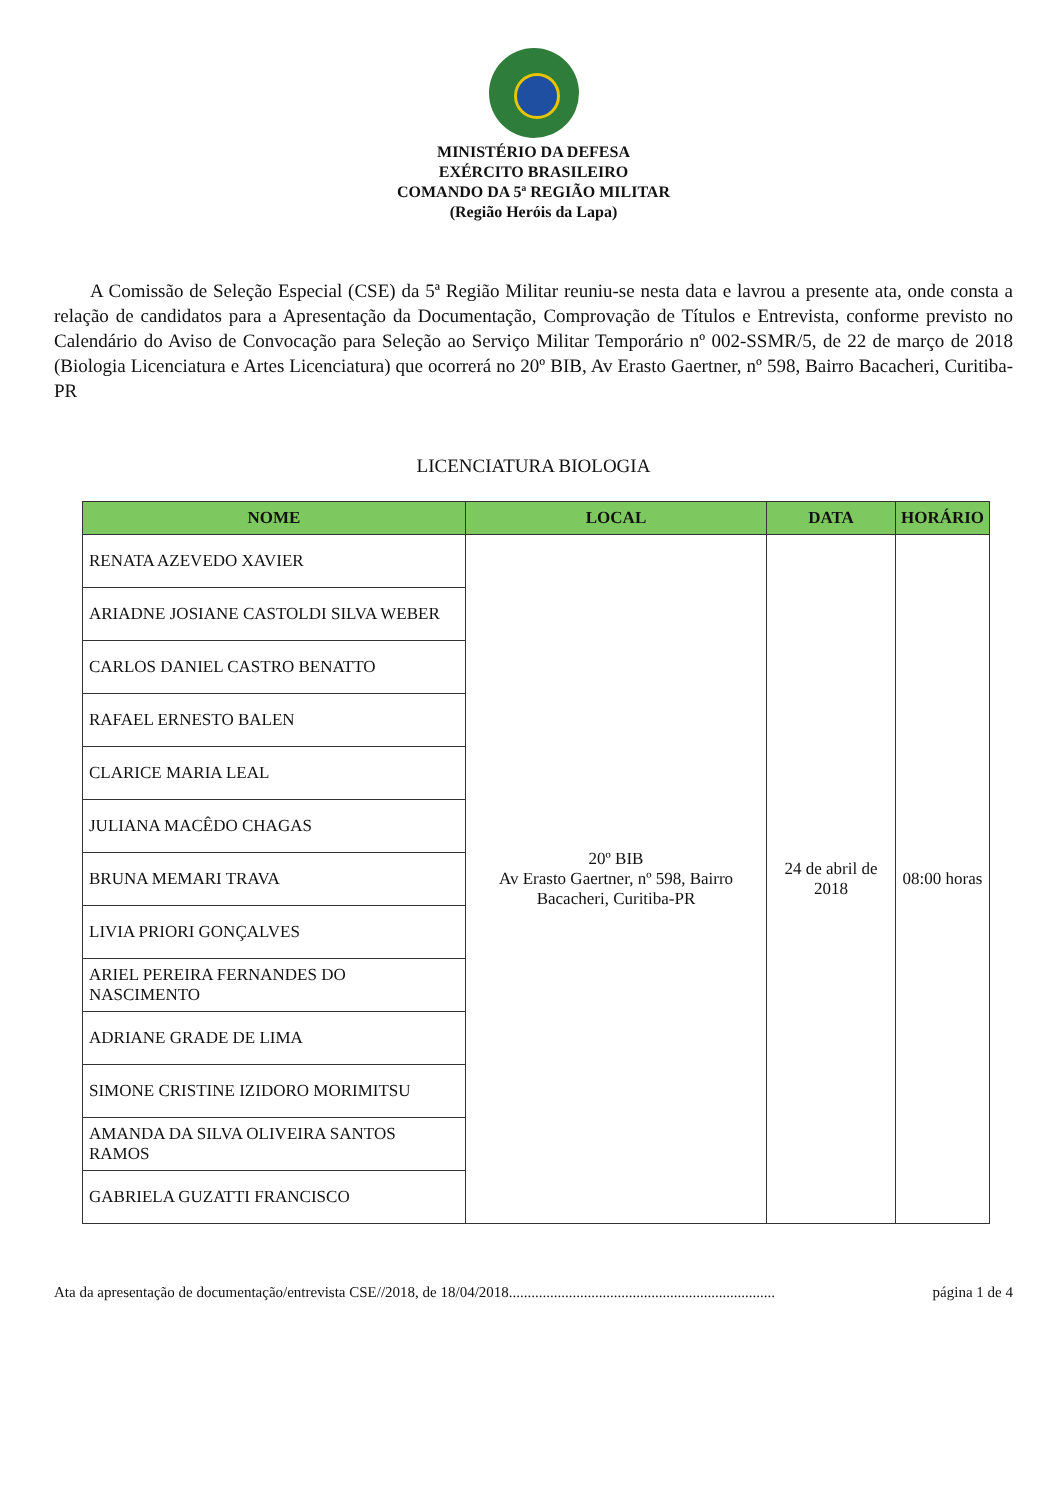MINISTÉRIO DA DEFESA
EXÉRCITO BRASILEIRO
COMANDO DA 5ª REGIÃO MILITAR
(Região Heróis da Lapa)
A Comissão de Seleção Especial (CSE) da 5ª Região Militar reuniu-se nesta data e lavrou a presente ata, onde consta a relação de candidatos para a Apresentação da Documentação, Comprovação de Títulos e Entrevista, conforme previsto no Calendário do Aviso de Convocação para Seleção ao Serviço Militar Temporário nº 002-SSMR/5, de 22 de março de 2018 (Biologia Licenciatura e Artes Licenciatura) que ocorrerá no 20º BIB, Av Erasto Gaertner, nº 598, Bairro Bacacheri, Curitiba-PR
LICENCIATURA BIOLOGIA
| NOME | LOCAL | DATA | HORÁRIO |
| --- | --- | --- | --- |
| RENATA AZEVEDO XAVIER | 20º BIB Av Erasto Gaertner, nº 598, Bairro Bacacheri, Curitiba-PR | 24 de abril de 2018 | 08:00 horas |
| ARIADNE JOSIANE CASTOLDI SILVA WEBER | | | |
| CARLOS DANIEL CASTRO BENATTO | | | |
| RAFAEL ERNESTO BALEN | | | |
| CLARICE MARIA LEAL | | | |
| JULIANA MACÊDO CHAGAS | | | |
| BRUNA MEMARI TRAVA | | | |
| LIVIA PRIORI GONÇALVES | | | |
| ARIEL PEREIRA FERNANDES DO NASCIMENTO | | | |
| ADRIANE GRADE DE LIMA | | | |
| SIMONE CRISTINE IZIDORO MORIMITSU | | | |
| AMANDA DA SILVA OLIVEIRA SANTOS RAMOS | | | |
| GABRIELA GUZATTI FRANCISCO | | | |
Ata da apresentação de documentação/entrevista CSE//2018, de 18/04/2018....................................................................... página 1 de 4